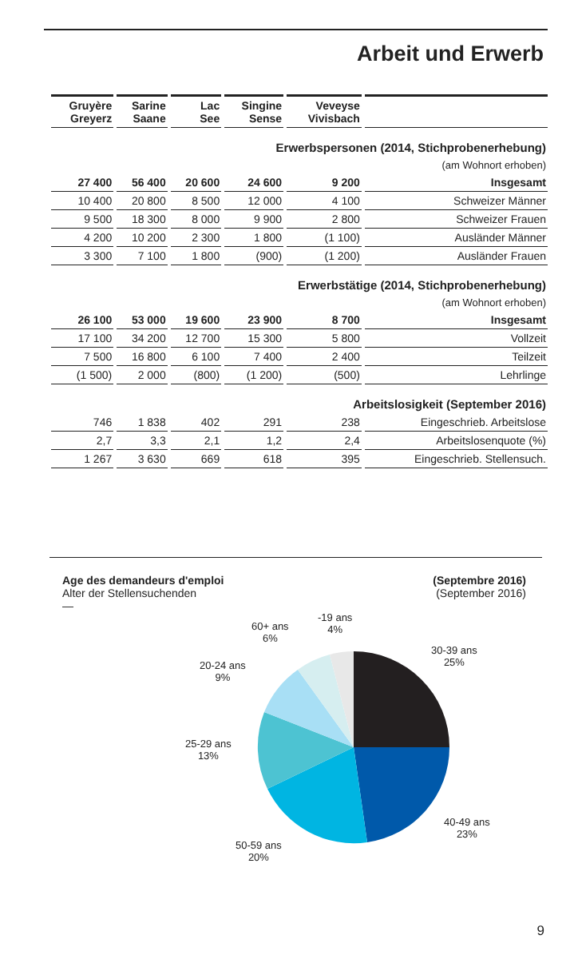Arbeit und Erwerb
| Gruyère Greyerz | Sarine Saane | Lac See | Singine Sense | Veveyse Vivisbach | |
| --- | --- | --- | --- | --- | --- |
| Erwerbspersonen (2014, Stichprobenerhebung) | | | | | |
| (am Wohnort erhoben) | | | | | |
| 27 400 | 56 400 | 20 600 | 24 600 | 9 200 | Insgesamt |
| 10 400 | 20 800 | 8 500 | 12 000 | 4 100 | Schweizer Männer |
| 9 500 | 18 300 | 8 000 | 9 900 | 2 800 | Schweizer Frauen |
| 4 200 | 10 200 | 2 300 | 1 800 | (1 100) | Ausländer Männer |
| 3 300 | 7 100 | 1 800 | (900) | (1 200) | Ausländer Frauen |
| Erwerbstätige (2014, Stichprobenerhebung) | | | | | |
| (am Wohnort erhoben) | | | | | |
| 26 100 | 53 000 | 19 600 | 23 900 | 8 700 | Insgesamt |
| 17 100 | 34 200 | 12 700 | 15 300 | 5 800 | Vollzeit |
| 7 500 | 16 800 | 6 100 | 7 400 | 2 400 | Teilzeit |
| (1 500) | 2 000 | (800) | (1 200) | (500) | Lehrlinge |
| Arbeitslosigkeit (September 2016) | | | | | |
| 746 | 1 838 | 402 | 291 | 238 | Eingeschrieb. Arbeitslose |
| 2,7 | 3,3 | 2,1 | 1,2 | 2,4 | Arbeitslosenquote (%) |
| 1 267 | 3 630 | 669 | 618 | 395 | Eingeschrieb. Stellensuch. |
Age des demandeurs d'emploi
Alter der Stellensuchenden
—
(Septembre 2016)
(September 2016)
-19 ans
4%
60+ ans
6%
30-39 ans
25%
20-24 ans
9%
25-29 ans
13%
40-49 ans
23%
50-59 ans
20%
9